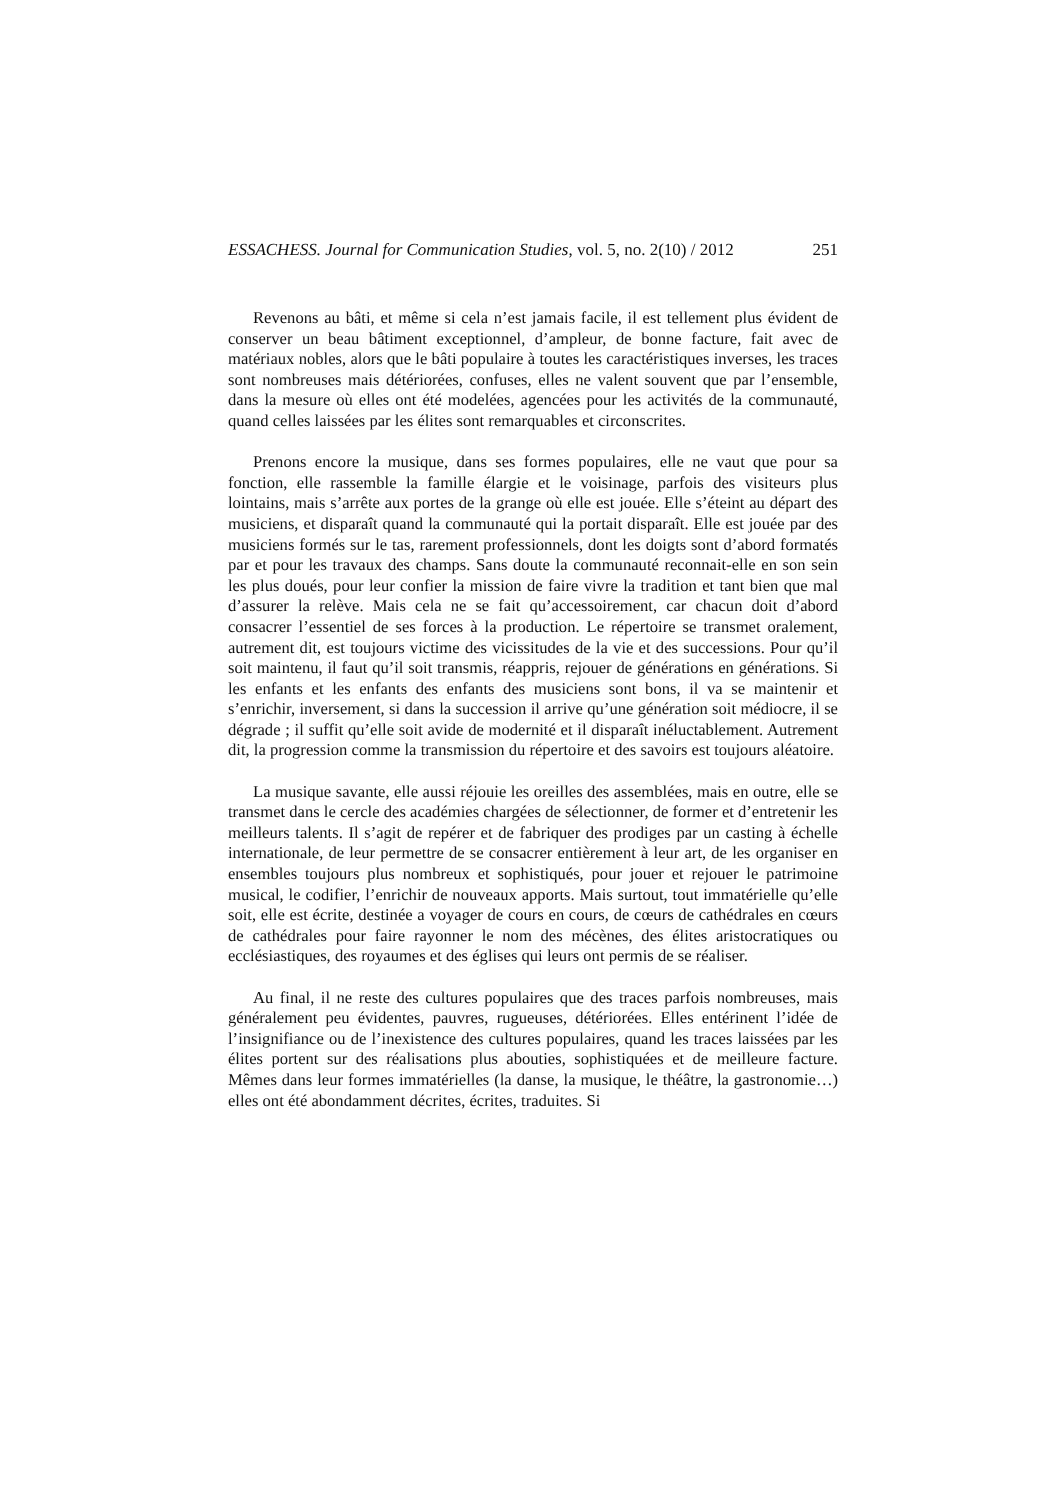ESSACHESS. Journal for Communication Studies, vol. 5, no. 2(10) / 2012 251
Revenons au bâti, et même si cela n’est jamais facile, il est tellement plus évident de conserver un beau bâtiment exceptionnel, d’ampleur, de bonne facture, fait avec de matériaux nobles, alors que le bâti populaire à toutes les caractéristiques inverses, les traces sont nombreuses mais détériorées, confuses, elles ne valent souvent que par l’ensemble, dans la mesure où elles ont été modelées, agencées pour les activités de la communauté, quand celles laissées par les élites sont remarquables et circonscrites.
Prenons encore la musique, dans ses formes populaires, elle ne vaut que pour sa fonction, elle rassemble la famille élargie et le voisinage, parfois des visiteurs plus lointains, mais s’arrête aux portes de la grange où elle est jouée. Elle s’éteint au départ des musiciens, et disparaît quand la communauté qui la portait disparaît. Elle est jouée par des musiciens formés sur le tas, rarement professionnels, dont les doigts sont d’abord formatés par et pour les travaux des champs. Sans doute la communauté reconnait-elle en son sein les plus doués, pour leur confier la mission de faire vivre la tradition et tant bien que mal d’assurer la relève. Mais cela ne se fait qu’accessoirement, car chacun doit d’abord consacrer l’essentiel de ses forces à la production. Le répertoire se transmet oralement, autrement dit, est toujours victime des vicissitudes de la vie et des successions. Pour qu’il soit maintenu, il faut qu’il soit transmis, réappris, rejouer de générations en générations. Si les enfants et les enfants des enfants des musiciens sont bons, il va se maintenir et s’enrichir, inversement, si dans la succession il arrive qu’une génération soit médiocre, il se dégrade ; il suffit qu’elle soit avide de modernité et il disparaît inéluctablement. Autrement dit, la progression comme la transmission du répertoire et des savoirs est toujours aléatoire.
La musique savante, elle aussi réjouie les oreilles des assemblées, mais en outre, elle se transmet dans le cercle des académies chargées de sélectionner, de former et d’entretenir les meilleurs talents. Il s’agit de repérer et de fabriquer des prodiges par un casting à échelle internationale, de leur permettre de se consacrer entièrement à leur art, de les organiser en ensembles toujours plus nombreux et sophistiqués, pour jouer et rejouer le patrimoine musical, le codifier, l’enrichir de nouveaux apports. Mais surtout, tout immatérielle qu’elle soit, elle est écrite, destinée a voyager de cours en cours, de cœurs de cathédrales en cœurs de cathédrales pour faire rayonner le nom des mécènes, des élites aristocratiques ou ecclésiastiques, des royaumes et des églises qui leurs ont permis de se réaliser.
Au final, il ne reste des cultures populaires que des traces parfois nombreuses, mais généralement peu évidentes, pauvres, rugueuses, détériorées. Elles entérinent l’idée de l’insignifiance ou de l’inexistence des cultures populaires, quand les traces laissées par les élites portent sur des réalisations plus abouties, sophistiquées et de meilleure facture. Mêmes dans leur formes immatérielles (la danse, la musique, le théâtre, la gastronomie…) elles ont été abondamment décrites, écrites, traduites. Si